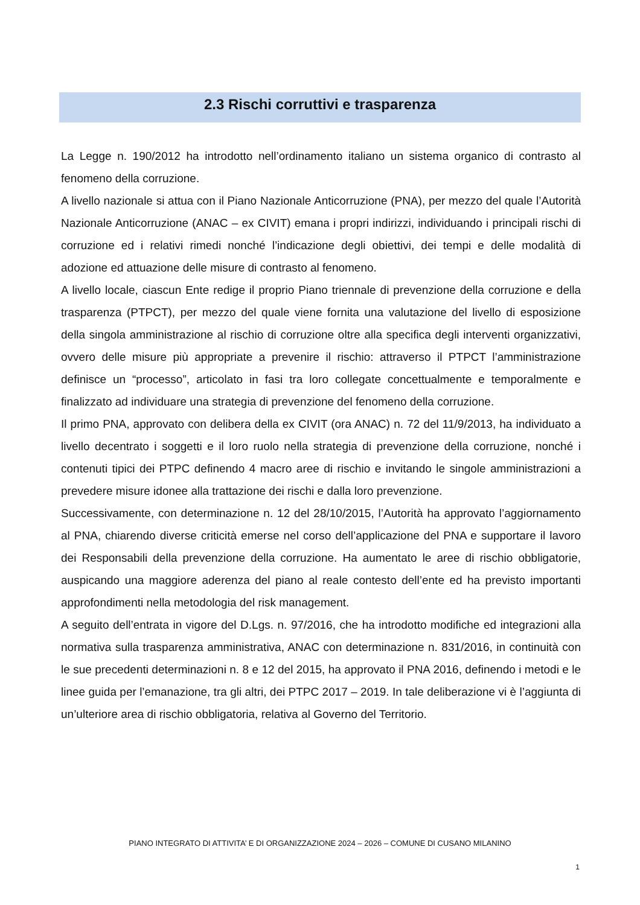2.3 Rischi corruttivi e trasparenza
La Legge n. 190/2012 ha introdotto nell’ordinamento italiano un sistema organico di contrasto al fenomeno della corruzione.
A livello nazionale si attua con il Piano Nazionale Anticorruzione (PNA), per mezzo del quale l’Autorità Nazionale Anticorruzione (ANAC – ex CIVIT) emana i propri indirizzi, individuando i principali rischi di corruzione ed i relativi rimedi nonché l’indicazione degli obiettivi, dei tempi e delle modalità di adozione ed attuazione delle misure di contrasto al fenomeno.
A livello locale, ciascun Ente redige il proprio Piano triennale di prevenzione della corruzione e della trasparenza (PTPCT), per mezzo del quale viene fornita una valutazione del livello di esposizione della singola amministrazione al rischio di corruzione oltre alla specifica degli interventi organizzativi, ovvero delle misure più appropriate a prevenire il rischio: attraverso il PTPCT l’amministrazione definisce un “processo”, articolato in fasi tra loro collegate concettualmente e temporalmente e finalizzato ad individuare una strategia di prevenzione del fenomeno della corruzione.
Il primo PNA, approvato con delibera della ex CIVIT (ora ANAC) n. 72 del 11/9/2013, ha individuato a livello decentrato i soggetti e il loro ruolo nella strategia di prevenzione della corruzione, nonché i contenuti tipici dei PTPC definendo 4 macro aree di rischio e invitando le singole amministrazioni a prevedere misure idonee alla trattazione dei rischi e dalla loro prevenzione.
Successivamente, con determinazione n. 12 del 28/10/2015, l’Autorità ha approvato l’aggiornamento al PNA, chiarendo diverse criticità emerse nel corso dell’applicazione del PNA e supportare il lavoro dei Responsabili della prevenzione della corruzione. Ha aumentato le aree di rischio obbligatorie, auspicando una maggiore aderenza del piano al reale contesto dell’ente ed ha previsto importanti approfondimenti nella metodologia del risk management.
A seguito dell’entrata in vigore del D.Lgs. n. 97/2016, che ha introdotto modifiche ed integrazioni alla normativa sulla trasparenza amministrativa, ANAC con determinazione n. 831/2016, in continuità con le sue precedenti determinazioni n. 8 e 12 del 2015, ha approvato il PNA 2016, definendo i metodi e le linee guida per l’emanazione, tra gli altri, dei PTPC 2017 – 2019. In tale deliberazione vi è l’aggiunta di un’ulteriore area di rischio obbligatoria, relativa al Governo del Territorio.
PIANO INTEGRATO DI ATTIVITA’ E DI ORGANIZZAZIONE 2024 – 2026 – COMUNE DI CUSANO MILANINO
1